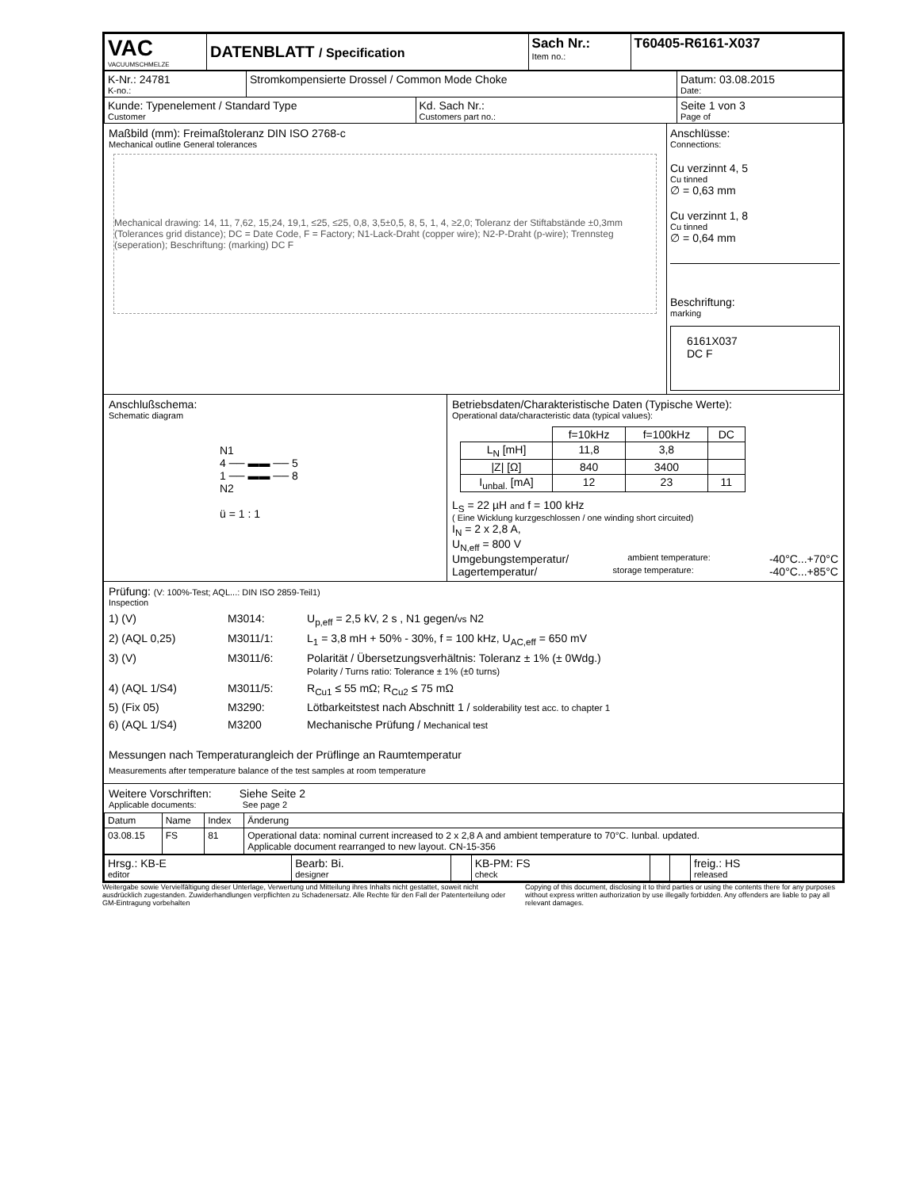| VAC VACUUMSCHMELZE | DATENBLATT / Specification | Sach Nr.: Item no.: | T60405-R6161-X037 |
| K-Nr.: 24781 K-no.: | Stromkompensierte Drossel / Common Mode Choke | | Datum: 03.08.2015 Date: |
| Kunde: Typenelement / Standard Type Customer | | Kd. Sach Nr.: Customers part no.: | Seite 1 von 3 Page of |
Maßbild (mm): Freimaßtoleranz DIN ISO 2768-c
Mechanical outline General tolerances
Mechanical drawing: 14, 11, 7,62, 15,24, 19,1, ≤25, ≤25, 0,8, 3,5±0,5, 8, 5, 1, 4, ≥2,0; Toleranz der Stiftabstände ±0,3mm (Tolerances grid distance); DC = Date Code, F = Factory; N1-Lack-Draht (copper wire); N2-P-Draht (p-wire); Trennsteg (seperation); Beschriftung: (marking) DC F
Anschlüsse:
Connections:
Cu verzinnt 4, 5
Cu tinned
∅ = 0,63 mm
Cu verzinnt 1, 8
Cu tinned
∅ = 0,64 mm
Beschriftung:
marking
6161X037
DC F
Anschlußschema:
Schematic diagram
N1
4 ── ▬▬ ── 5
1 ── ▬▬ ── 8
N2
ü = 1 : 1
Betriebsdaten/Charakteristische Daten (Typische Werte):
Operational data/characteristic data (typical values):
| | f=10kHz | f=100kHz | DC |
| L<sub>N</sub> [mH] | 11,8 | 3,8 | |
| /Z/ [Ω] | 840 | 3400 | |
| I<sub>unbal.</sub> [mA] | 12 | 23 | 11 |
L<sub>S</sub> = 22 µH and f = 100 kHz
( Eine Wicklung kurzgeschlossen / one winding short circuited)
I<sub>N</sub> = 2 x 2,8 A,
U<sub>N,eff</sub> = 800 V
Umgebungstemperatur/ ambient temperature: -40°C...+70°C
Lagertemperatur/ storage temperature: -40°C...+85°C
Prüfung: (V: 100%-Test; AQL...: DIN ISO 2859-Teil1)
Inspection
1) (V) M3014: U<sub>p,eff</sub> = 2,5 kV, 2 s , N1 gegen/vs N2
2) (AQL 0,25) M3011/1: L<sub>1</sub> = 3,8 mH + 50% - 30%, f = 100 kHz, U<sub>AC,eff</sub> = 650 mV
3) (V) M3011/6: Polarität / Übersetzungsverhältnis: Toleranz ± 1% (± 0Wdg.)
Polarity / Turns ratio: Tolerance ± 1% (±0 turns)
4) (AQL 1/S4) M3011/5: R<sub>Cu1</sub> ≤ 55 mΩ; R<sub>Cu2</sub> ≤ 75 mΩ
5) (Fix 05) M3290: Lötbarkeitstest nach Abschnitt 1 / solderability test acc. to chapter 1
6) (AQL 1/S4) M3200 Mechanische Prüfung / Mechanical test
Messungen nach Temperaturangleich der Prüflinge an Raumtemperatur
Measurements after temperature balance of the test samples at room temperature
Weitere Vorschriften: Siehe Seite 2
Applicable documents: See page 2
| Datum | Name | Index | Änderung |
| 03.08.15 | FS | 81 | Operational data: nominal current increased to 2 x 2,8 A and ambient temperature to 70°C. Iunbal. updated. Applicable document rearranged to new layout. CN-15-356 |
| Hrsg.: KB-E editor | Bearb: Bi. designer | | KB-PM: FS check | | | freig.: HS released |
Weitergabe sowie Vervielfältigung dieser Unterlage, Verwertung und Mitteilung ihres Inhalts nicht gestattet, soweit nicht ausdrücklich zugestanden. Zuwiderhandlungen verpflichten zu Schadenersatz. Alle Rechte für den Fall der Patenterteilung oder GM-Eintragung vorbehalten
Copying of this document, disclosing it to third parties or using the contents there for any purposes without express written authorization by use illegally forbidden. Any offenders are liable to pay all relevant damages.